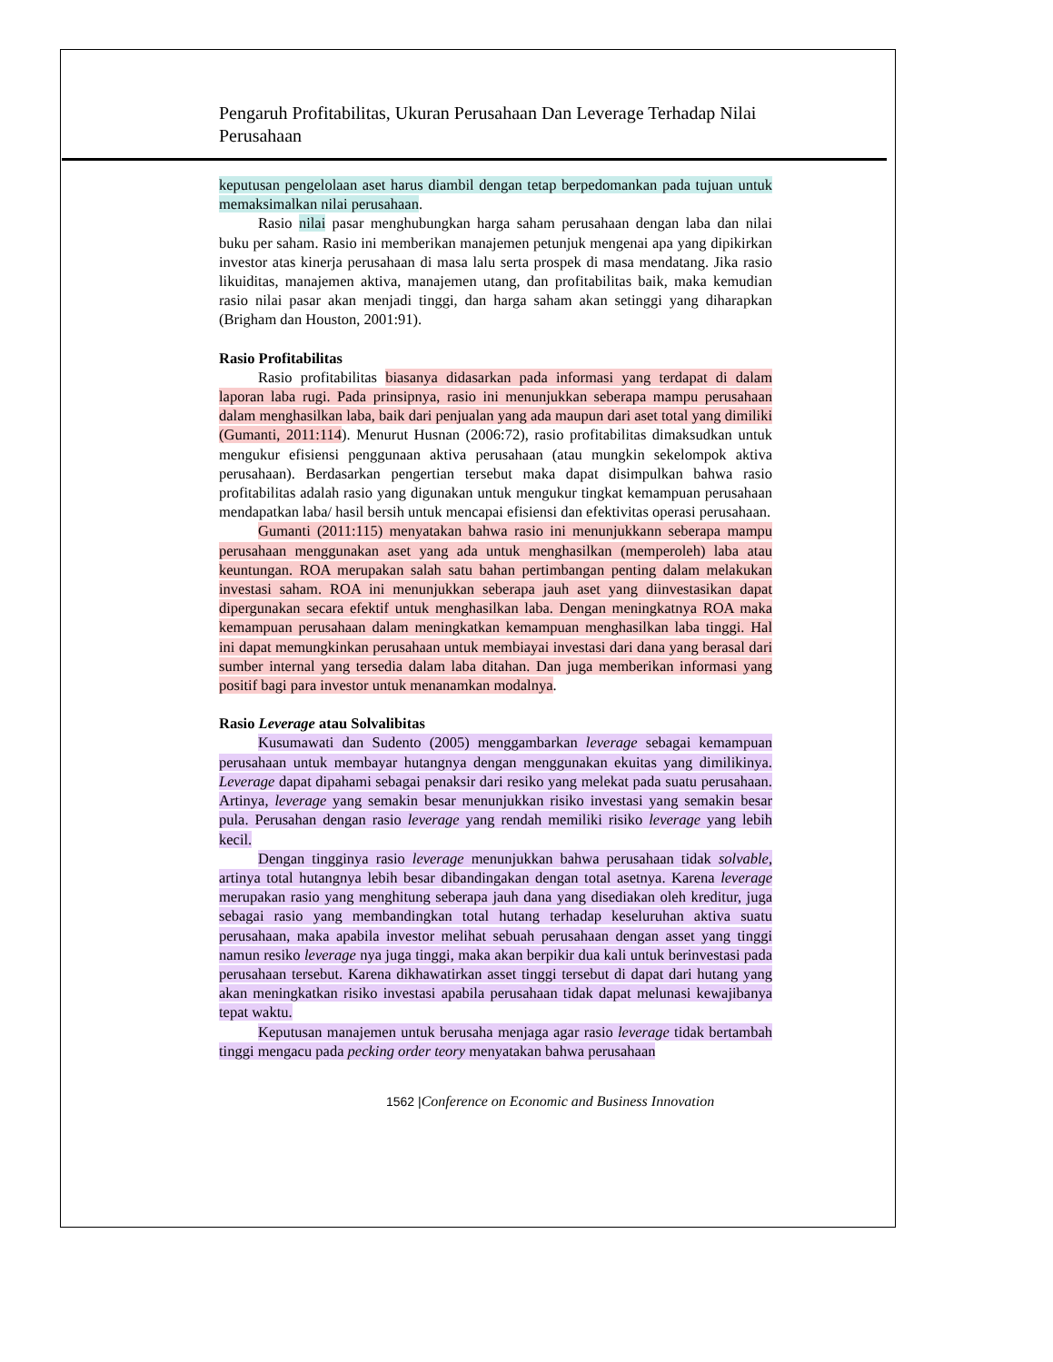Pengaruh Profitabilitas, Ukuran Perusahaan Dan Leverage Terhadap Nilai Perusahaan
keputusan pengelolaan aset harus diambil dengan tetap berpedomankan pada tujuan untuk memaksimalkan nilai perusahaan.
Rasio nilai pasar menghubungkan harga saham perusahaan dengan laba dan nilai buku per saham. Rasio ini memberikan manajemen petunjuk mengenai apa yang dipikirkan investor atas kinerja perusahaan di masa lalu serta prospek di masa mendatang. Jika rasio likuiditas, manajemen aktiva, manajemen utang, dan profitabilitas baik, maka kemudian rasio nilai pasar akan menjadi tinggi, dan harga saham akan setinggi yang diharapkan (Brigham dan Houston, 2001:91).
Rasio Profitabilitas
Rasio profitabilitas biasanya didasarkan pada informasi yang terdapat di dalam laporan laba rugi. Pada prinsipnya, rasio ini menunjukkan seberapa mampu perusahaan dalam menghasilkan laba, baik dari penjualan yang ada maupun dari aset total yang dimiliki (Gumanti, 2011:114). Menurut Husnan (2006:72), rasio profitabilitas dimaksudkan untuk mengukur efisiensi penggunaan aktiva perusahaan (atau mungkin sekelompok aktiva perusahaan). Berdasarkan pengertian tersebut maka dapat disimpulkan bahwa rasio profitabilitas adalah rasio yang digunakan untuk mengukur tingkat kemampuan perusahaan mendapatkan laba/ hasil bersih untuk mencapai efisiensi dan efektivitas operasi perusahaan.
Gumanti (2011:115) menyatakan bahwa rasio ini menunjukkann seberapa mampu perusahaan menggunakan aset yang ada untuk menghasilkan (memperoleh) laba atau keuntungan. ROA merupakan salah satu bahan pertimbangan penting dalam melakukan investasi saham. ROA ini menunjukkan seberapa jauh aset yang diinvestasikan dapat dipergunakan secara efektif untuk menghasilkan laba. Dengan meningkatnya ROA maka kemampuan perusahaan dalam meningkatkan kemampuan menghasilkan laba tinggi. Hal ini dapat memungkinkan perusahaan untuk membiayai investasi dari dana yang berasal dari sumber internal yang tersedia dalam laba ditahan. Dan juga memberikan informasi yang positif bagi para investor untuk menanamkan modalnya.
Rasio Leverage atau Solvalibitas
Kusumawati dan Sudento (2005) menggambarkan leverage sebagai kemampuan perusahaan untuk membayar hutangnya dengan menggunakan ekuitas yang dimilikinya. Leverage dapat dipahami sebagai penaksir dari resiko yang melekat pada suatu perusahaan. Artinya, leverage yang semakin besar menunjukkan risiko investasi yang semakin besar pula. Perusahan dengan rasio leverage yang rendah memiliki risiko leverage yang lebih kecil.
Dengan tingginya rasio leverage menunjukkan bahwa perusahaan tidak solvable, artinya total hutangnya lebih besar dibandingakan dengan total asetnya. Karena leverage merupakan rasio yang menghitung seberapa jauh dana yang disediakan oleh kreditur, juga sebagai rasio yang membandingkan total hutang terhadap keseluruhan aktiva suatu perusahaan, maka apabila investor melihat sebuah perusahaan dengan asset yang tinggi namun resiko leverage nya juga tinggi, maka akan berpikir dua kali untuk berinvestasi pada perusahaan tersebut. Karena dikhawatirkan asset tinggi tersebut di dapat dari hutang yang akan meningkatkan risiko investasi apabila perusahaan tidak dapat melunasi kewajibanya tepat waktu.
Keputusan manajemen untuk berusaha menjaga agar rasio leverage tidak bertambah tinggi mengacu pada pecking order teory menyatakan bahwa perusahaan
1562 |Conference on Economic and Business Innovation